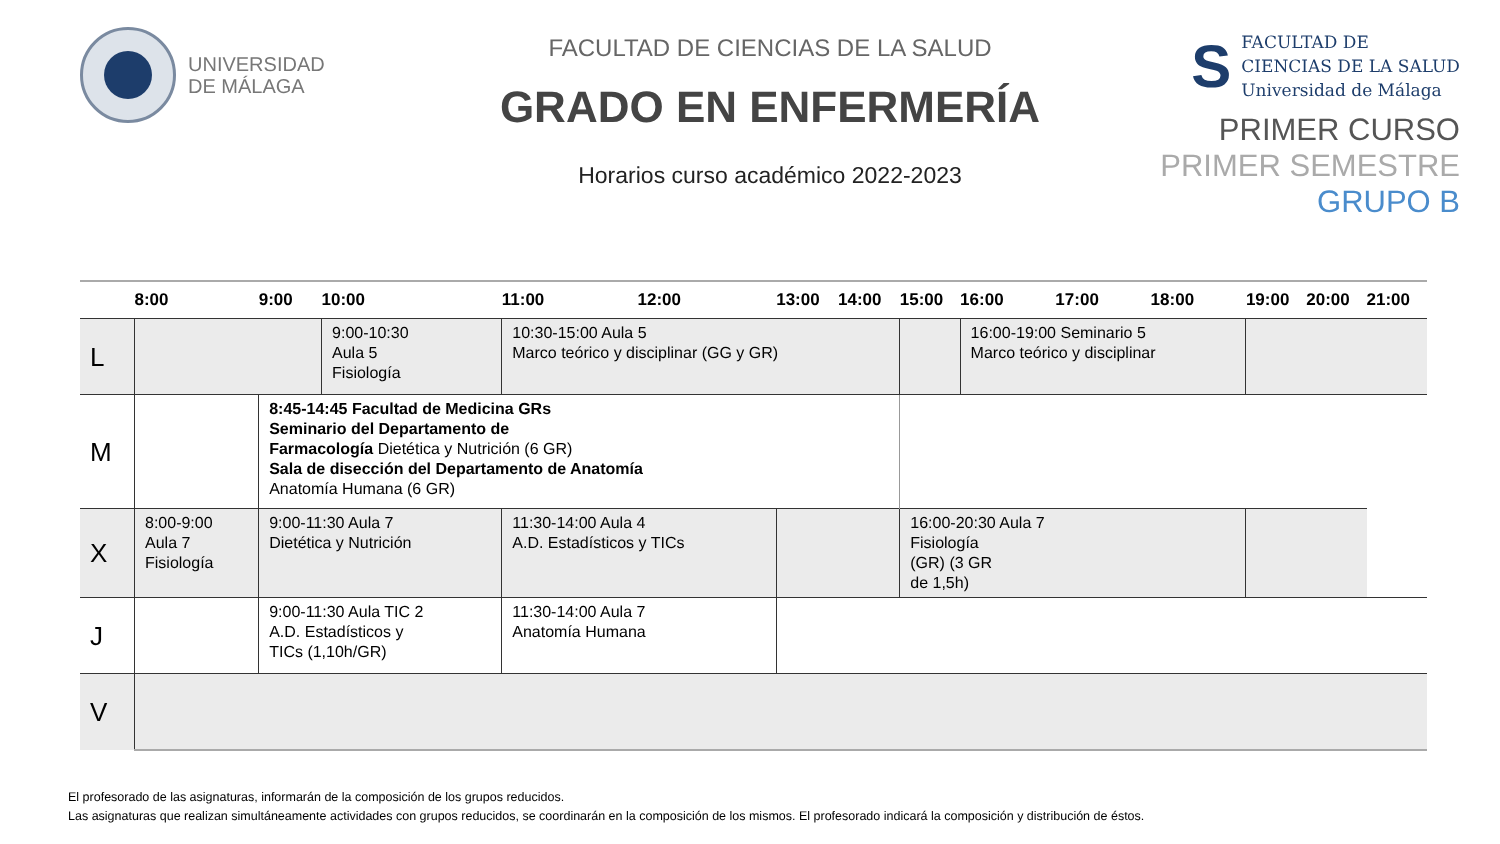UNIVERSIDAD
DE MÁLAGA
FACULTAD DE CIENCIAS DE LA SALUD
GRADO EN ENFERMERÍA
Horarios curso académico 2022-2023
S
FACULTAD DE
CIENCIAS DE LA SALUD
Universidad de Málaga
PRIMER CURSO
PRIMER SEMESTRE
GRUPO B
| | 8:00 | 9:00 | 10:00 | 11:00 | 12:00 | 13:00 | 14:00 | 15:00 | 16:00 | 17:00 | 18:00 | 19:00 | 20:00 | 21:00 |
| --- | --- | --- | --- | --- | --- | --- | --- | --- | --- | --- | --- | --- | --- | --- |
| L | | | 9:00-10:30 Aula 5 Fisiología | 10:30-15:00 Aula 5 Marco teórico y disciplinar (GG y GR) | | | | | 16:00-19:00 Seminario 5 Marco teórico y disciplinar | | | | | |
| M | | 8:45-14:45 Facultad de Medicina GRs Seminario del Departamento de Farmacología Dietética y Nutrición (6 GR) Sala de disección del Departamento de Anatomía Anatomía Humana (6 GR) | | | | | | | | | | | | |
| X | 8:00-9:00 Aula 7 Fisiología | 9:00-11:30 Aula 7 Dietética y Nutrición | | 11:30-14:00 Aula 4 A.D. Estadísticos y TICs | | | | 16:00-20:30 Aula 7 Fisiología (GR) (3 GR de 1,5h) | | | | | | |
| J | | 9:00-11:30 Aula TIC 2 A.D. Estadísticos y TICs (1,10h/GR) | | 11:30-14:00 Aula 7 Anatomía Humana | | | | | | | | | | |
| V | | | | | | | | | | | | | | |
El profesorado de las asignaturas, informarán de la composición de los grupos reducidos.
Las asignaturas que realizan simultáneamente actividades con grupos reducidos, se coordinarán en la composición de los mismos. El profesorado indicará la composición y distribución de éstos.